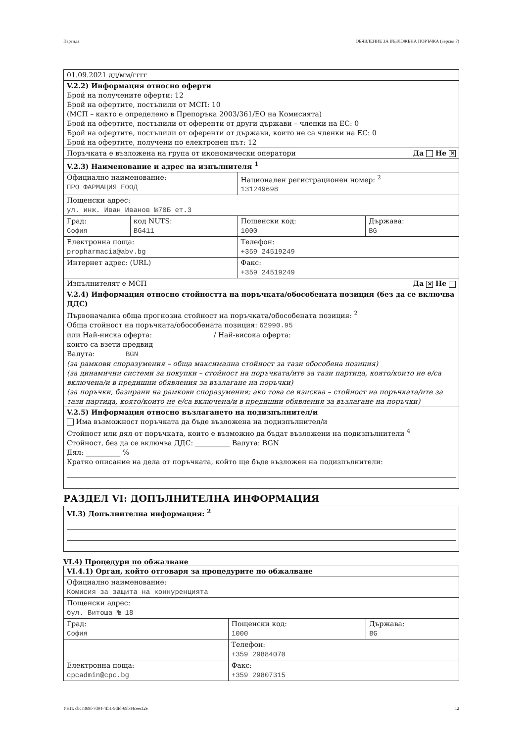Партида: ОБЯВЛЕНИЕ ЗА ВЪЗЛОЖЕНА ПОРЪЧКА (версия 7)
| 01.09.2021 дд/мм/гггг | | | |
| V.2.2) Информация относно оферти Брой на получените оферти: 12 Брой на офертите, постъпили от МСП: 10 (МСП – както е определено в Препоръка 2003/361/ЕО на Комисията) Брой на офертите, постъпили от оференти от други държави – членки на ЕС: 0 Брой на офертите, постъпили от оференти от държави, които не са членки на ЕС: 0 Брой на офертите, получени по електронен път: 12 | | | |
| Поръчката е възложена на група от икономически оператори Да Не ✕ | | | |
| V.2.3) Наименование и адрес на изпълнителя <sup>1</sup> | | | |
| Официално наименование: ПРО ФАРМАЦИЯ ЕООД | | Национален регистрационен номер: <sup>2</sup> 131249698 | |
| Пощенски адрес: ул. инж. Иван Иванов №70Б ет.3 | | | |
| Град: София | код NUTS: BG411 | Пощенски код: 1000 | Държава: BG |
| Електронна поща: propharmacia@abv.bg | | Телефон: +359 24519249 | |
| Интернет адрес: (URL) | | Факс: +359 24519249 | |
| Изпълнителят е МСП Да ✕ Не | | | |
| V.2.4) Информация относно стойността на поръчката/обособената позиция (без да се включва ДДС) Първоначална обща прогнозна стойност на поръчката/обособената позиция: <sup>2</sup> Обща стойност на поръчката/обособената позиция: 62990.95 или Най-ниска оферта: / Най-висока оферта: които са взети предвид Валута: BGN (за рамкови споразумения – обща максимална стойност за тази обособена позиция) (за динамични системи за покупки – стойност на поръчката/ите за тази партида, която/които не е/са включена/и в предишни обявления за възлагане на поръчки) (за поръчки, базирани на рамкови споразумения; ако това се изисква – стойност на поръчката/ите за тази партида, която/които не е/са включена/и в предишни обявления за възлагане на поръчки) | | | |
| V.2.5) Информация относно възлагането на подизпълнител/и Има възможност поръчката да бъде възложена на подизпълнител/и Стойност или дял от поръчката, които е възможно да бъдат възложени на подизпълнители <sup>4</sup> Стойност, без да се включва ДДС: __________ Валута: BGN Дял: __________ % Кратко описание на дела от поръчката, който ще бъде възложен на подизпълнители: | | | |
РАЗДЕЛ VI: ДОПЪЛНИТЕЛНА ИНФОРМАЦИЯ
| VI.3) Допълнителна информация: <sup>2</sup> |
VI.4) Процедури по обжалване
| VI.4.1) Орган, който отговаря за процедурите по обжалване | | |
| Официално наименование: Комисия за защита на конкуренцията | | |
| Пощенски адрес: бул. Витоша № 18 | | |
| Град: София | Пощенски код: 1000 | Държава: BG |
| | Телефон: +359 29884070 | |
| Електронна поща: cpcadmin@cpc.bg | Факс: +359 29807315 | |
УНП: cbc7369f-7d94-4f51-9dfd-69b44ceecf2e 12